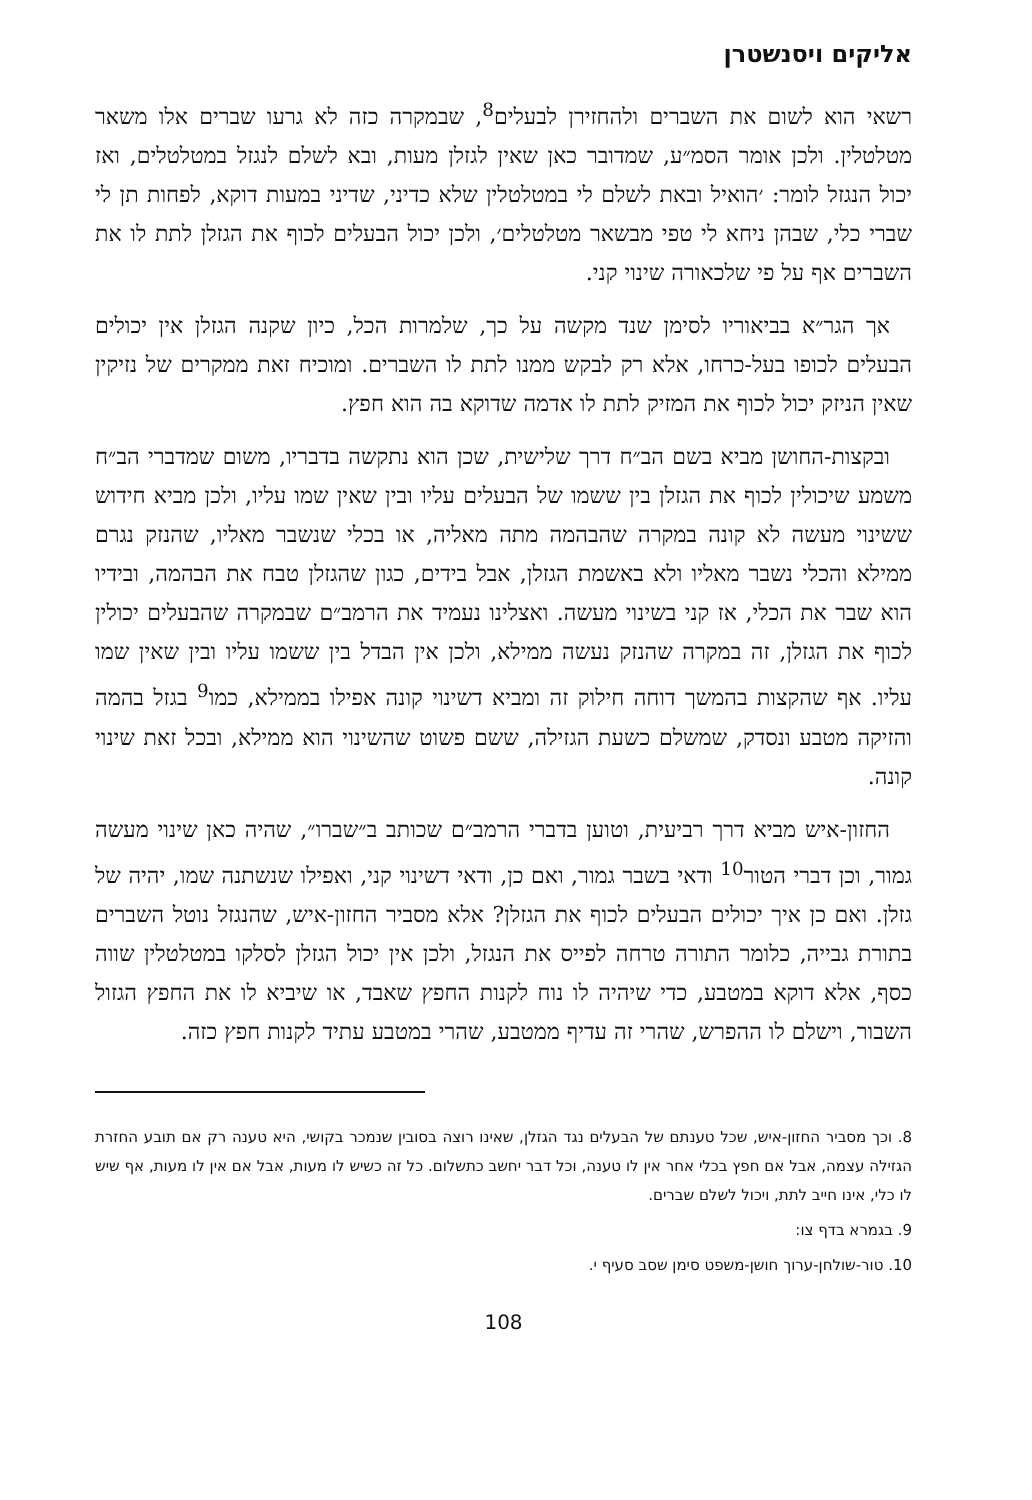אליקים ויסנשטרן
רשאי הוא לשום את השברים ולהחזירן לבעלים<sup>8</sup>, שבמקרה כזה לא גרעו שברים אלו משאר מטלטלין. ולכן אומר הסמ״ע, שמדובר כאן שאין לגזלן מעות, ובא לשלם לנגזל במטלטלים, ואז יכול הנגזל לומר: ׳הואיל ובאת לשלם לי במטלטלין שלא כדיני, שדיני במעות דוקא, לפחות תן לי שברי כלי, שבהן ניחא לי טפי מבשאר מטלטלים׳, ולכן יכול הבעלים לכוף את הגזלן לתת לו את השברים אף על פי שלכאורה שינוי קני.
אך הגר״א בביאוריו לסימן שנד מקשה על כך, שלמרות הכל, כיון שקנה הגזלן אין יכולים הבעלים לכופו בעל-כרחו, אלא רק לבקש ממנו לתת לו השברים. ומוכיח זאת ממקרים של נזיקין שאין הניזק יכול לכוף את המזיק לתת לו אדמה שדוקא בה הוא חפץ.
ובקצות-החושן מביא בשם הב״ח דרך שלישית, שכן הוא נתקשה בדבריו, משום שמדברי הב״ח משמע שיכולין לכוף את הגזלן בין ששמו של הבעלים עליו ובין שאין שמו עליו, ולכן מביא חידוש ששינוי מעשה לא קונה במקרה שהבהמה מתה מאליה, או בכלי שנשבר מאליו, שהנזק נגרם ממילא והכלי נשבר מאליו ולא באשמת הגזלן, אבל בידים, כגון שהגזלן טבח את הבהמה, ובידיו הוא שבר את הכלי, אז קני בשינוי מעשה. ואצלינו נעמיד את הרמב״ם שבמקרה שהבעלים יכולין לכוף את הגזלן, זה במקרה שהנזק נעשה ממילא, ולכן אין הבדל בין ששמו עליו ובין שאין שמו עליו. אף שהקצות בהמשך דוחה חילוק זה ומביא דשינוי קונה אפילו בממילא, כמו<sup>9</sup> בגזל בהמה והזיקה מטבע ונסדק, שמשלם כשעת הגזילה, ששם פשוט שהשינוי הוא ממילא, ובכל זאת שינוי קונה.
החזון-איש מביא דרך רביעית, וטוען בדברי הרמב״ם שכותב ב״שברו״, שהיה כאן שינוי מעשה גמור, וכן דברי הטור<sup>10</sup> ודאי בשבר גמור, ואם כן, ודאי דשינוי קני, ואפילו שנשתנה שמו, יהיה של גזלן. ואם כן איך יכולים הבעלים לכוף את הגזלן? אלא מסביר החזון-איש, שהנגזל נוטל השברים בתורת גבייה, כלומר התורה טרחה לפייס את הנגזל, ולכן אין יכול הגזלן לסלקו במטלטלין שווה כסף, אלא דוקא במטבע, כדי שיהיה לו נוח לקנות החפץ שאבד, או שיביא לו את החפץ הגזול השבור, וישלם לו ההפרש, שהרי זה עדיף ממטבע, שהרי במטבע עתיד לקנות חפץ כזה.
8. וכך מסביר החזון-איש, שכל טענתם של הבעלים נגד הגזלן, שאינו רוצה בסובין שנמכר בקושי, היא טענה רק אם תובע החזרת הגזילה עצמה, אבל אם חפץ בכלי אחר אין לו טענה, וכל דבר יחשב כתשלום. כל זה כשיש לו מעות, אבל אם אין לו מעות, אף שיש לו כלי, אינו חייב לתת, ויכול לשלם שברים.
9. בגמרא בדף צו:
10. טור-שולחן-ערוך חושן-משפט סימן שסב סעיף י.
108